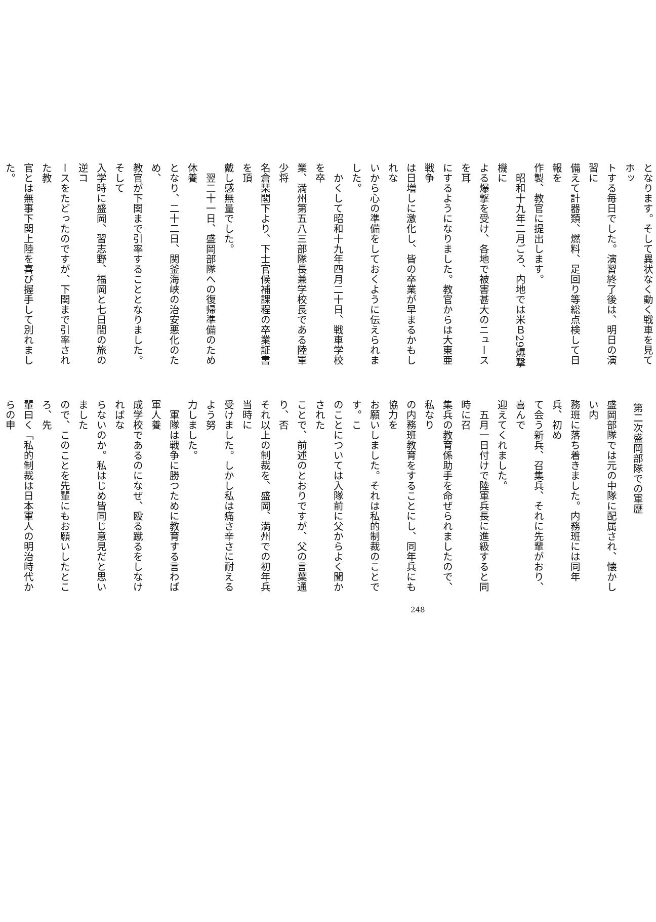となります。そして異状なく動く戦車を見てホッ
トする毎日でした。演習終了後は、明日の演習に
備えて計器類、燃料、足回り等総点検して日報を
作製、教官に提出します。
　昭和十九年二月ごろ、内地では米Ｂ29爆撃機に
よる爆撃を受け、各地で被害甚大のニュースを耳
にするようになりました。教官からは大東亜戦争
は日増しに激化し、皆の卒業が早まるかもしれな
いから心の準備をしておくように伝えられました。
　かくして昭和十九年四月二十日、戦車学校を卒
業、満州第五八三部隊長兼学校長である陸軍少将
名倉栞閣下より、下士官候補課程の卒業証書を頂
戴し感無量でした。
　翌二十一日、盛岡部隊への復帰準備のため休養
となり、二十二日、関釜海峡の治安悪化のため、
教官が下関まで引率することとなりました。そして
入学時に盛岡、習志野、福岡と七日間の旅の逆コ
ースをたどったのですが、下関まで引率された教
官とは無事下関上陸を喜び握手して別れました。
第二次盛岡部隊での軍歴
盛岡部隊では元の中隊に配属され、懐かしい内
務班に落ち着きました。内務班には同年兵、初め
て会う新兵、召集兵、それに先輩がおり、喜んで
迎えてくれました。
　五月一日付けで陸軍兵長に進級すると同時に召
集兵の教育係助手を命ぜられましたので、私なり
の内務班教育をすることにし、同年兵にも協力を
お願いしました。それは私的制裁のことです。こ
のことについては入隊前に父からよく聞かされた
ことで、前述のとおりですが、父の言葉通り、否
それ以上の制裁を、盛岡、満州での初年兵当時に
受けました。しかし私は痛さ辛さに耐えるよう努
力しました。
　軍隊は戦争に勝つために教育する言わば軍人養
成学校であるのになぜ、殴る蹴るをしなければな
らないのか。私はじめ皆同じ意見だと思いました
ので、このことを先輩にもお願いしたところ、先
輩曰く「私的制裁は日本軍人の明治時代からの申
248